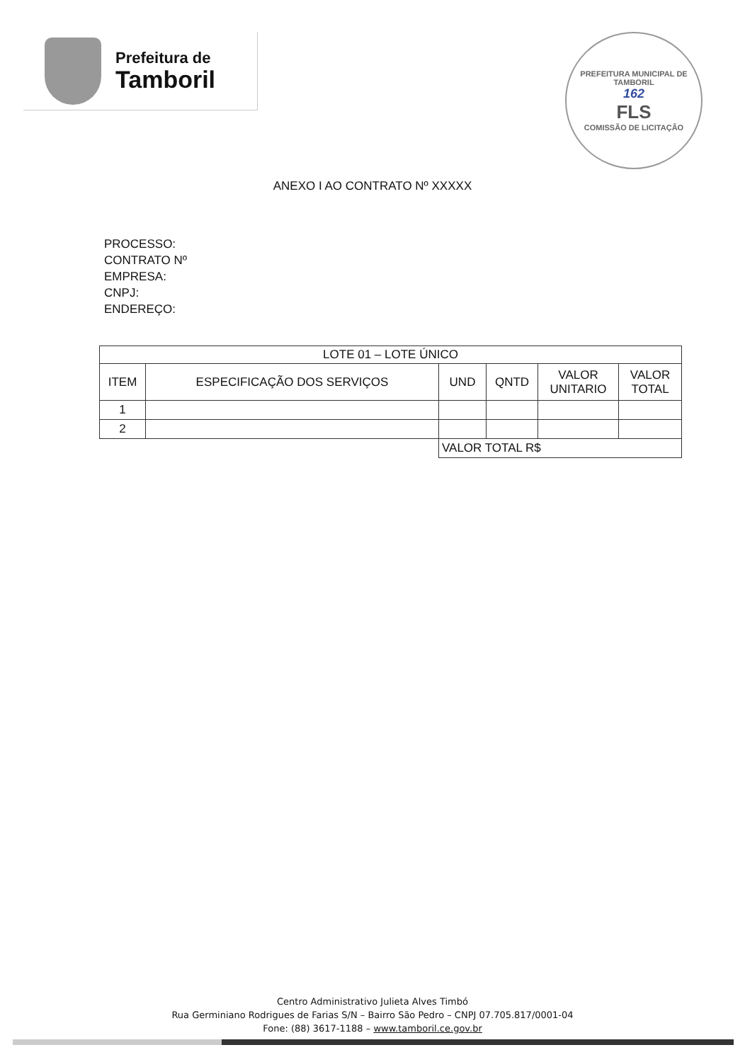Prefeitura de
Tamboril
PREFEITURA MUNICIPAL DE TAMBORIL
162
FLS
COMISSÃO DE LICITAÇÃO
ANEXO I AO CONTRATO Nº XXXXX
PROCESSO:
CONTRATO Nº
EMPRESA:
CNPJ:
ENDEREÇO:
| LOTE 01 – LOTE ÚNICO | | | | | |
| --- | --- | --- | --- | --- | --- |
| ITEM | ESPECIFICAÇÃO DOS SERVIÇOS | UND | QNTD | VALOR UNITARIO | VALOR TOTAL |
| 1 | | | | | |
| 2 | | | | | |
| | | VALOR TOTAL R$ | | | |
Centro Administrativo Julieta Alves Timbó
Rua Germiniano Rodrigues de Farias S/N – Bairro São Pedro – CNPJ 07.705.817/0001-04
Fone: (88) 3617-1188 – www.tamboril.ce.gov.br